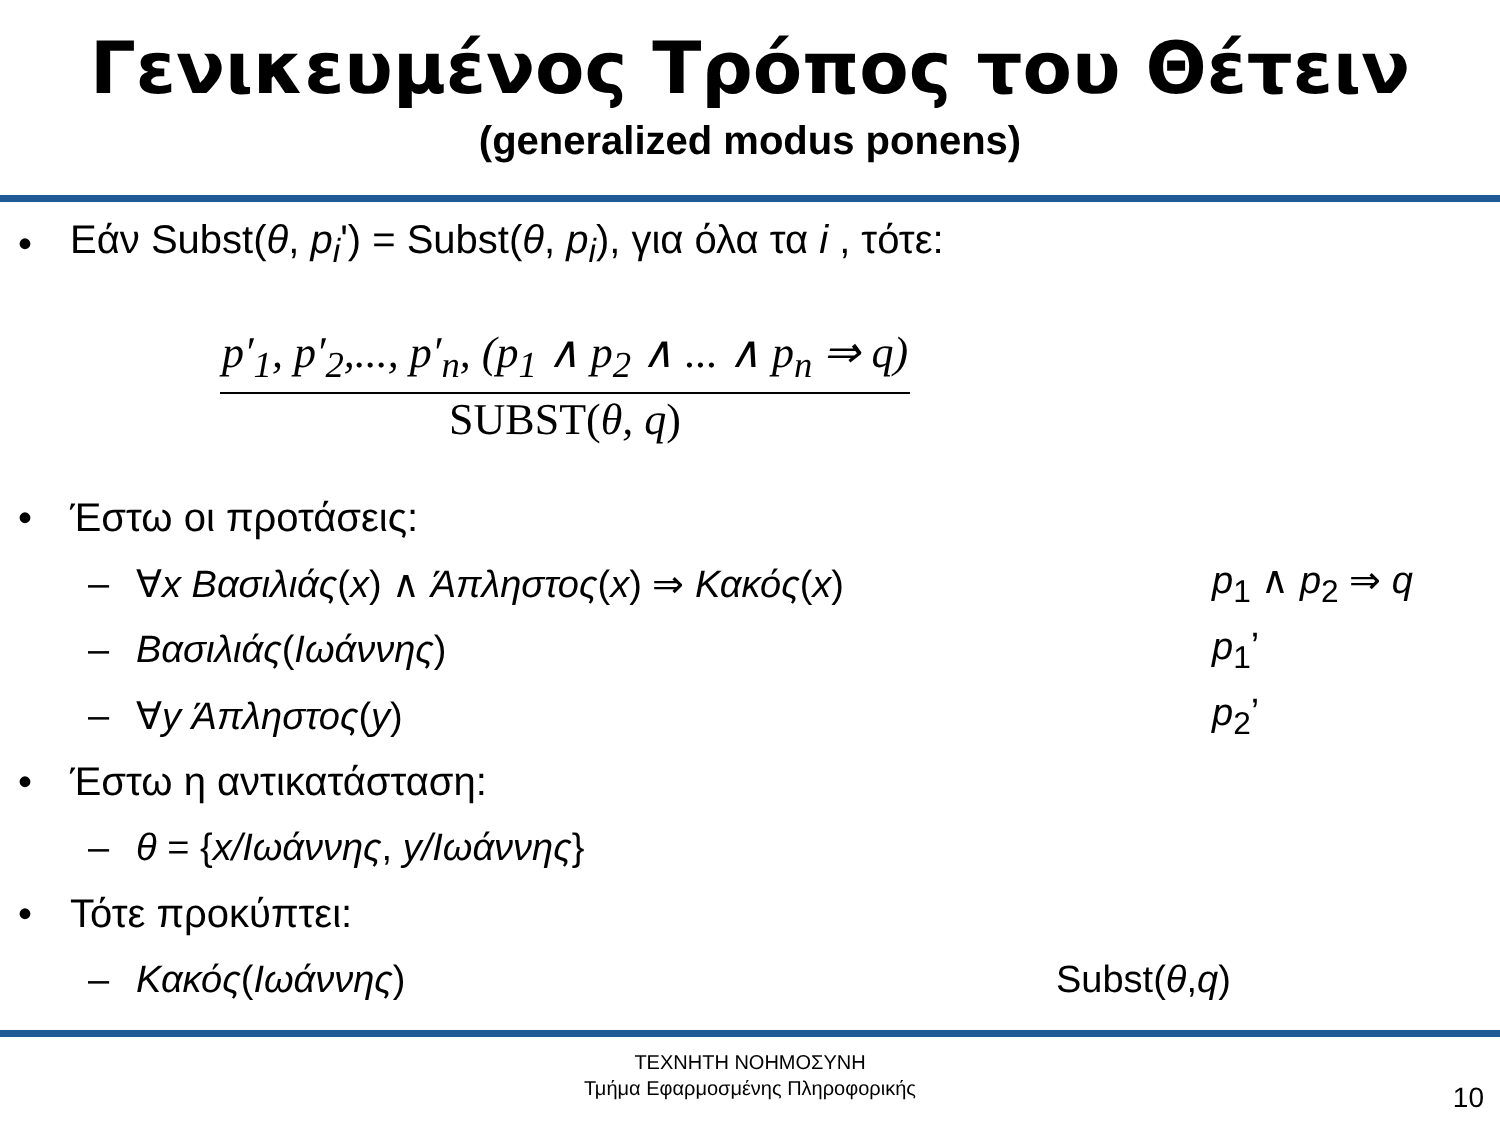Γενικευμένος Τρόπος του Θέτειν
(generalized modus ponens)
• Εάν Subst(θ, p<sub>i</sub>') = Subst(θ, p<sub>i</sub>), για όλα τα i , τότε:
p′<sub>1</sub>, p′<sub>2</sub>,..., p′<sub>n</sub>, (p<sub>1</sub> ∧ p<sub>2</sub> ∧ ... ∧ p<sub>n</sub> ⇒ q)
SUBST(θ, q)
• Έστω οι προτάσεις:
– ∀x Βασιλιάς(x) ∧ Άπληστος(x) ⇒ Κακός(x) p<sub>1</sub> ∧ p<sub>2</sub> ⇒ q
– Βασιλιάς(Ιωάννης) p<sub>1</sub>’
– ∀y Άπληστος(y) p<sub>2</sub>’
• Έστω η αντικατάσταση:
– θ = {x/Ιωάννης, y/Ιωάννης}
• Τότε προκύπτει:
– Κακός(Ιωάννης) Subst(θ,q)
ΤΕΧΝΗΤΗ ΝΟΗΜΟΣΥΝΗ
Τμήμα Εφαρμοσμένης Πληροφορικής
10